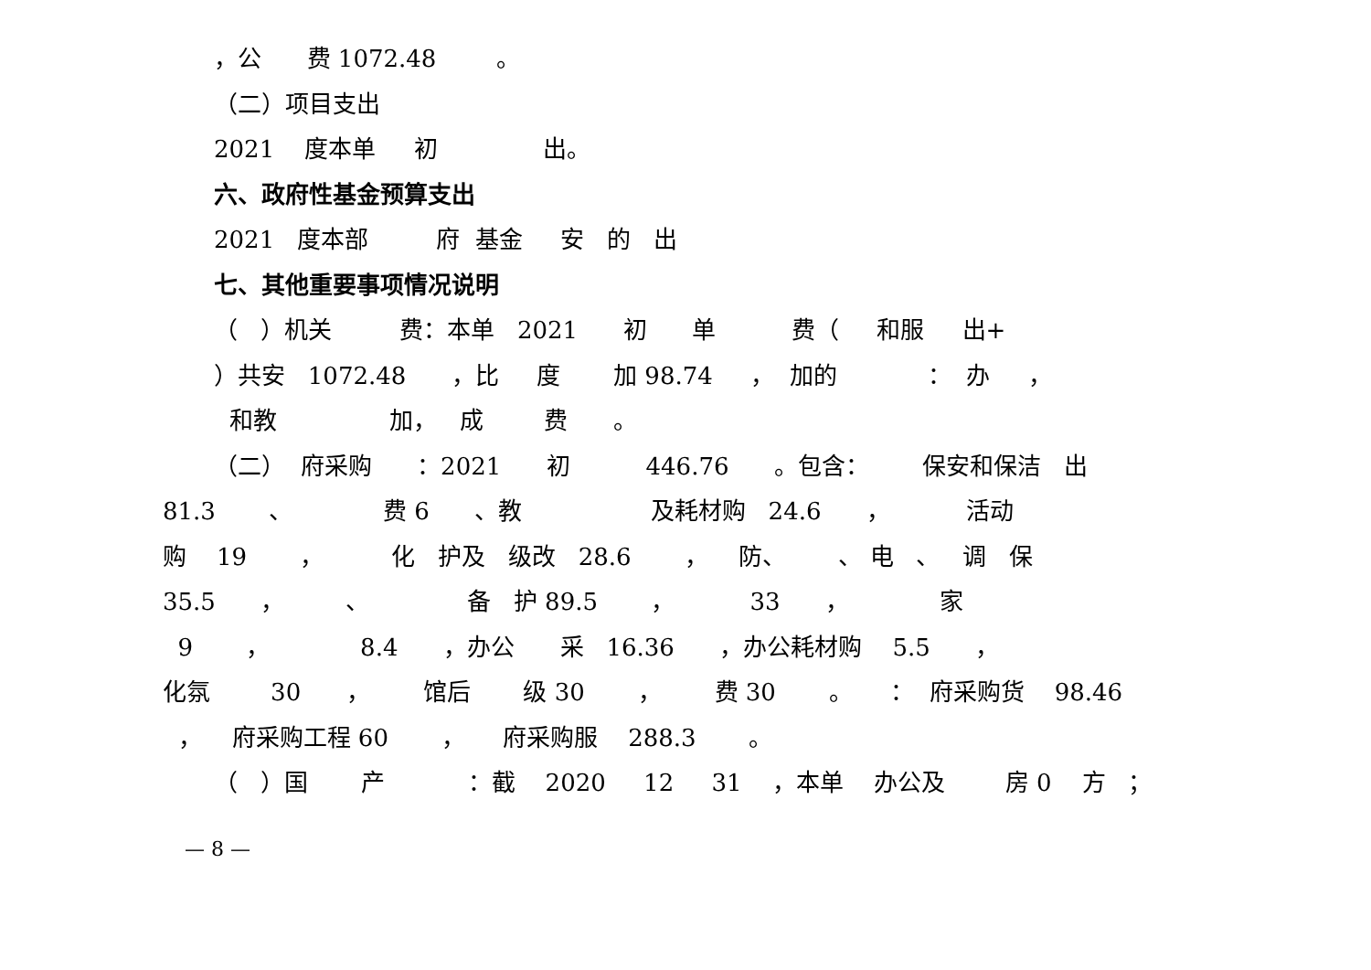，公 费 1072.48 。
（二）项目支出
2021 度本单 初 出。
六、政府性基金预算支出
2021 度本部 府 基金 安 的 出
七、其他重要事项情况说明
（ ）机关 费：本单 2021 初 单 费（ 和服 出+
）共安 1072.48 ，比 度 加 98.74 ， 加的 ： 办 ，
和教 加， 成 费 。
（二） 府采购 ：2021 初 446.76 。包含： 保安和保洁 出
81.3 、 费 6 、教 及耗材购 24.6 ， 活动
购 19 ， 化 护及 级改 28.6 ， 防、 、 电 、 调 保
35.5 ， 、 备 护 89.5 ， 33 ， 家
9 ， 8.4 ，办公 采 16.36 ，办公耗材购 5.5 ，
化氛 30 ， 馆后 级 30 ， 费 30 。 ： 府采购货 98.46
， 府采购工程 60 ， 府采购服 288.3 。
（ ）国 产 ：截 2020 12 31 ，本单 办公及 房 0 方 ；
— 8 —